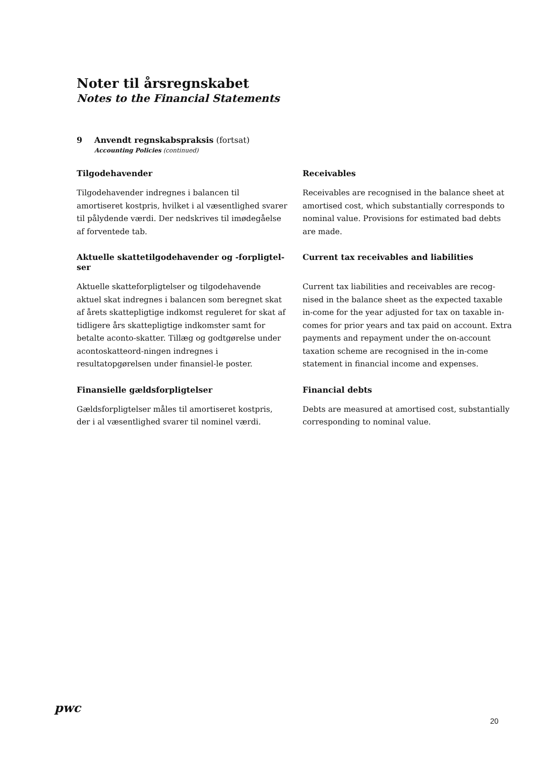Noter til årsregnskabet
Notes to the Financial Statements
9 Anvendt regnskabspraksis (fortsat)
Accounting Policies (continued)
Tilgodehavender
Tilgodehavender indregnes i balancen til amortiseret kostpris, hvilket i al væsentlighed svarer til pålydende værdi. Der nedskrives til imødegåelse af forventede tab.
Receivables
Receivables are recognised in the balance sheet at amortised cost, which substantially corresponds to nominal value. Provisions for estimated bad debts are made.
Aktuelle skattetilgodehavender og -forpligtel-ser
Aktuelle skatteforpligtelser og tilgodehavende aktuel skat indregnes i balancen som beregnet skat af årets skattepligtige indkomst reguleret for skat af tidligere års skattepligtige indkomster samt for betalte aconto-skatter. Tillæg og godtgørelse under acontoskatteord-ningen indregnes i resultatopgørelsen under finansiel-le poster.
Current tax receivables and liabilities
Current tax liabilities and receivables are recog-nised in the balance sheet as the expected taxable in-come for the year adjusted for tax on taxable in-comes for prior years and tax paid on account. Extra payments and repayment under the on-account taxation scheme are recognised in the in-come statement in financial income and expenses.
Finansielle gældsforpligtelser
Gældsforpligtelser måles til amortiseret kostpris, der i al væsentlighed svarer til nominel værdi.
Financial debts
Debts are measured at amortised cost, substantially corresponding to nominal value.
pwc
20